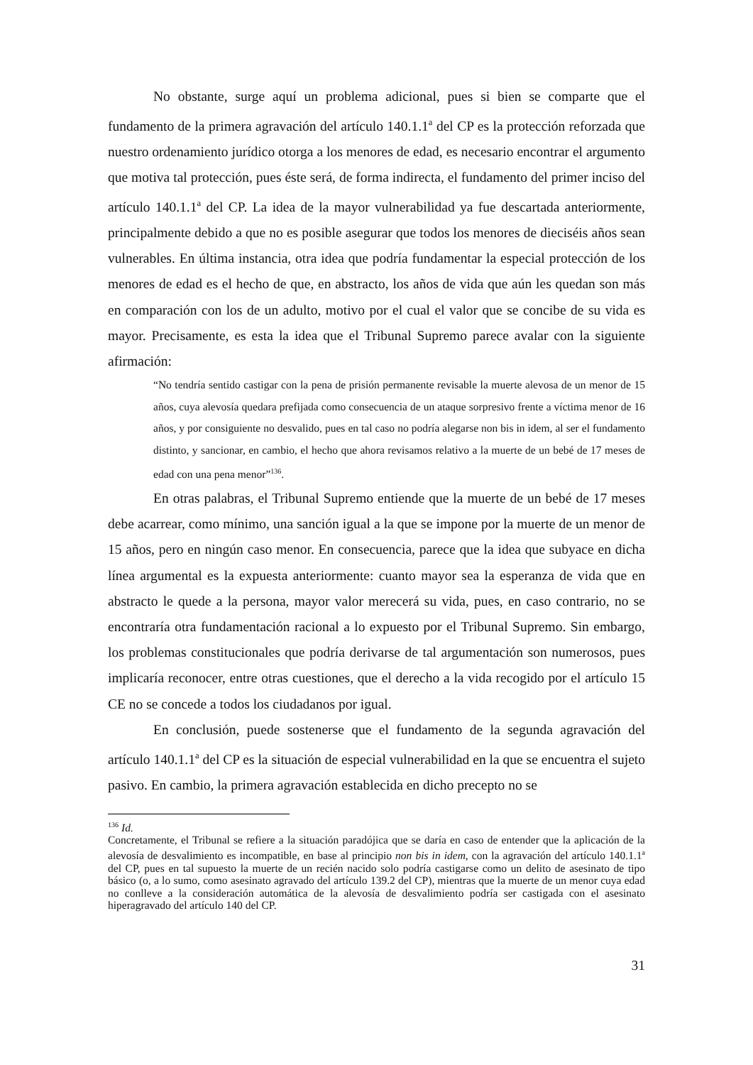No obstante, surge aquí un problema adicional, pues si bien se comparte que el fundamento de la primera agravación del artículo 140.1.1<sup>a</sup> del CP es la protección reforzada que nuestro ordenamiento jurídico otorga a los menores de edad, es necesario encontrar el argumento que motiva tal protección, pues éste será, de forma indirecta, el fundamento del primer inciso del artículo 140.1.1<sup>a</sup> del CP. La idea de la mayor vulnerabilidad ya fue descartada anteriormente, principalmente debido a que no es posible asegurar que todos los menores de dieciséis años sean vulnerables. En última instancia, otra idea que podría fundamentar la especial protección de los menores de edad es el hecho de que, en abstracto, los años de vida que aún les quedan son más en comparación con los de un adulto, motivo por el cual el valor que se concibe de su vida es mayor. Precisamente, es esta la idea que el Tribunal Supremo parece avalar con la siguiente afirmación:
“No tendría sentido castigar con la pena de prisión permanente revisable la muerte alevosa de un menor de 15 años, cuya alevosía quedara prefijada como consecuencia de un ataque sorpresivo frente a víctima menor de 16 años, y por consiguiente no desvalido, pues en tal caso no podría alegarse non bis in idem, al ser el fundamento distinto, y sancionar, en cambio, el hecho que ahora revisamos relativo a la muerte de un bebé de 17 meses de edad con una pena menor”<sup>136</sup>.
En otras palabras, el Tribunal Supremo entiende que la muerte de un bebé de 17 meses debe acarrear, como mínimo, una sanción igual a la que se impone por la muerte de un menor de 15 años, pero en ningún caso menor. En consecuencia, parece que la idea que subyace en dicha línea argumental es la expuesta anteriormente: cuanto mayor sea la esperanza de vida que en abstracto le quede a la persona, mayor valor merecerá su vida, pues, en caso contrario, no se encontraría otra fundamentación racional a lo expuesto por el Tribunal Supremo. Sin embargo, los problemas constitucionales que podría derivarse de tal argumentación son numerosos, pues implicaría reconocer, entre otras cuestiones, que el derecho a la vida recogido por el artículo 15 CE no se concede a todos los ciudadanos por igual.
En conclusión, puede sostenerse que el fundamento de la segunda agravación del artículo 140.1.1<sup>a</sup> del CP es la situación de especial vulnerabilidad en la que se encuentra el sujeto pasivo. En cambio, la primera agravación establecida en dicho precepto no se
<sup>136</sup> Id.
Concretamente, el Tribunal se refiere a la situación paradójica que se daría en caso de entender que la aplicación de la alevosía de desvalimiento es incompatible, en base al principio non bis in idem, con la agravación del artículo 140.1.1<sup>a</sup> del CP, pues en tal supuesto la muerte de un recién nacido solo podría castigarse como un delito de asesinato de tipo básico (o, a lo sumo, como asesinato agravado del artículo 139.2 del CP), mientras que la muerte de un menor cuya edad no conlleve a la consideración automática de la alevosía de desvalimiento podría ser castigada con el asesinato hiperagravado del artículo 140 del CP.
31